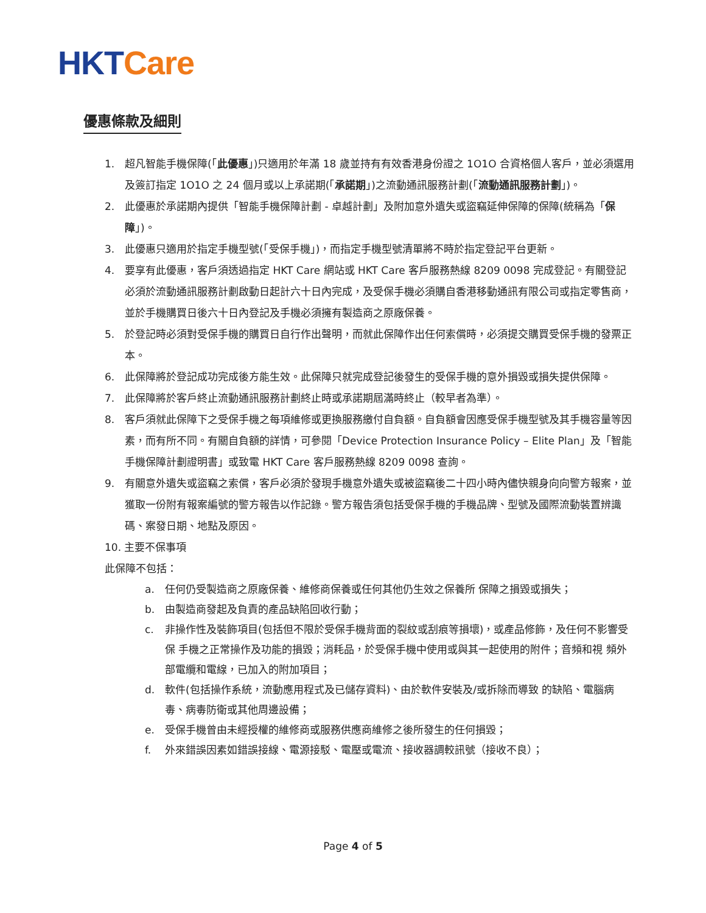HKT Care
優惠條款及細則
1. 超凡智能手機保障(「此優惠」)只適用於年滿 18 歲並持有有效香港身份證之 1O1O 合資格個人客戶，並必須選用及簽訂指定 1O1O 之 24 個月或以上承諾期(「承諾期」)之流動通訊服務計劃(「流動通訊服務計劃」)。
2. 此優惠於承諾期內提供「智能手機保障計劃 - 卓越計劃」及附加意外遺失或盜竊延伸保障的保障(統稱為「保障」)。
3. 此優惠只適用於指定手機型號(「受保手機」)，而指定手機型號清單將不時於指定登記平台更新。
4. 要享有此優惠，客戶須透過指定 HKT Care 網站或 HKT Care 客戶服務熱線 8209 0098 完成登記。有關登記必須於流動通訊服務計劃啟動日起計六十日內完成，及受保手機必須購自香港移動通訊有限公司或指定零售商，並於手機購買日後六十日內登記及手機必須擁有製造商之原廠保養。
5. 於登記時必須對受保手機的購買日自行作出聲明，而就此保障作出任何索償時，必須提交購買受保手機的發票正本。
6. 此保障將於登記成功完成後方能生效。此保障只就完成登記後發生的受保手機的意外損毀或損失提供保障。
7. 此保障將於客戶終止流動通訊服務計劃終止時或承諾期屆滿時終止（較早者為準）。
8. 客戶須就此保障下之受保手機之每項維修或更換服務繳付自負額。自負額會因應受保手機型號及其手機容量等因素，而有所不同。有關自負額的詳情，可參閱「Device Protection Insurance Policy – Elite Plan」及「智能手機保障計劃證明書」或致電 HKT Care 客戶服務熱線 8209 0098 查詢。
9. 有關意外遺失或盜竊之索償，客戶必須於發現手機意外遺失或被盜竊後二十四小時內儘快親身向向警方報案，並獲取一份附有報案編號的警方報告以作記錄。警方報告須包括受保手機的手機品牌、型號及國際流動裝置辨識碼、案發日期、地點及原因。
10. 主要不保事項
此保障不包括：
a. 任何仍受製造商之原廠保養、維修商保養或任何其他仍生效之保養所 保障之損毀或損失；
b. 由製造商發起及負責的產品缺陷回收行動；
c. 非操作性及裝飾項目(包括但不限於受保手機背面的裂紋或刮痕等損壞)，或產品修飾，及任何不影響受保 手機之正常操作及功能的損毀；消耗品，於受保手機中使用或與其一起使用的附件；音頻和視 頻外部電纜和電線，已加入的附加項目；
d. 軟件(包括操作系統，流動應用程式及已儲存資料)、由於軟件安裝及/或拆除而導致 的缺陷、電腦病毒、病毒防衛或其他周邊設備；
e. 受保手機曾由未經授權的維修商或服務供應商維修之後所發生的任何損毀；
f. 外來錯誤因素如錯誤接線、電源接駁、電壓或電流、接收器調較訊號（接收不良）；
Page 4 of 5